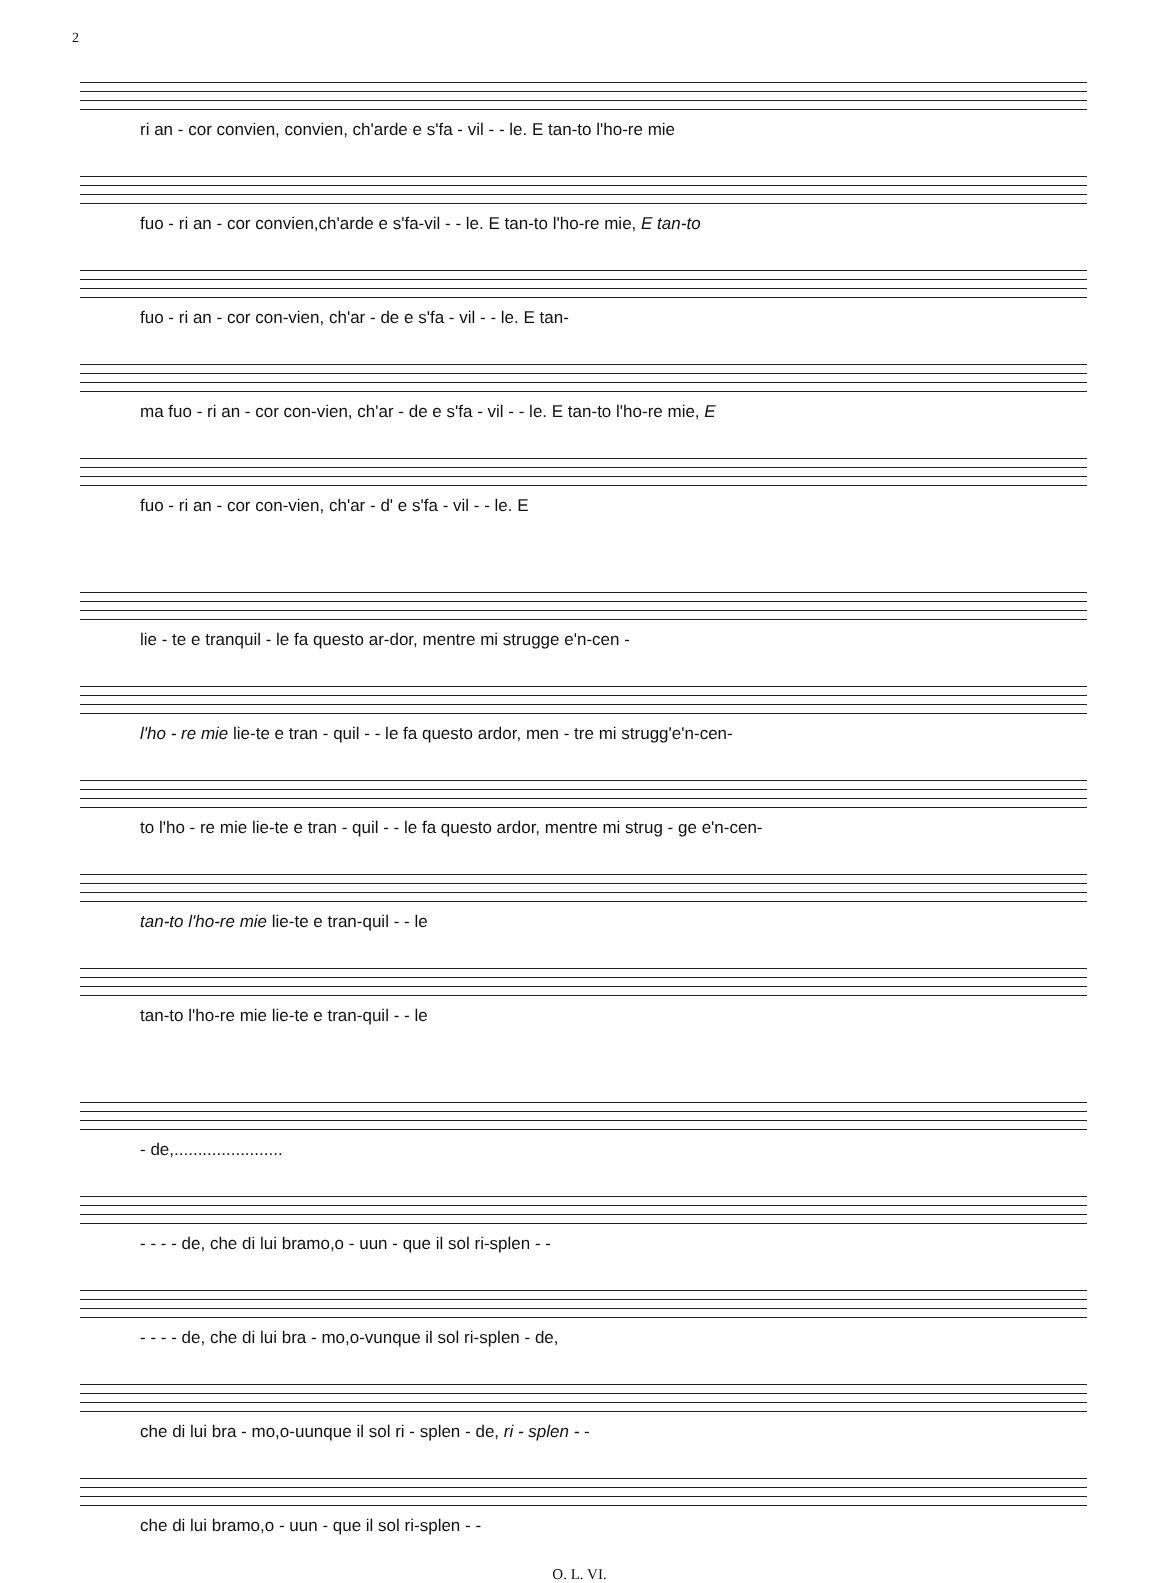2
ri an - cor convien, convien, ch'arde e s'fa - vil - - le. E tan-to l'ho-re mie
fuo - ri an - cor convien,ch'arde e s'fa-vil - - le. E tan-to l'ho-re mie, E tan-to
fuo - ri an - cor con-vien, ch'ar - de e s'fa - vil - - le. E tan-
ma fuo - ri an - cor con-vien, ch'ar - de e s'fa - vil - - le. E tan-to l'ho-re mie, E
fuo - ri an - cor con-vien, ch'ar - d' e s'fa - vil - - le. E
lie - te e tranquil - le fa questo ar-dor, mentre mi strugge e'n-cen -
l'ho - re mie lie-te e tran - quil - - le fa questo ardor, men - tre mi strugg'e'n-cen-
to l'ho - re mie lie-te e tran - quil - - le fa questo ardor, mentre mi strug - ge e'n-cen-
tan-to l'ho-re mie lie-te e tran-quil - - le
tan-to l'ho-re mie lie-te e tran-quil - - le
- de,.......................
- - - - de, che di lui bramo,o - uun - que il sol ri-splen - -
- - - - de, che di lui bra - mo,o-vunque il sol ri-splen - de,
che di lui bra - mo,o-uunque il sol ri - splen - de, ri - splen - -
che di lui bramo,o - uun - que il sol ri-splen - -
O. L. VI.